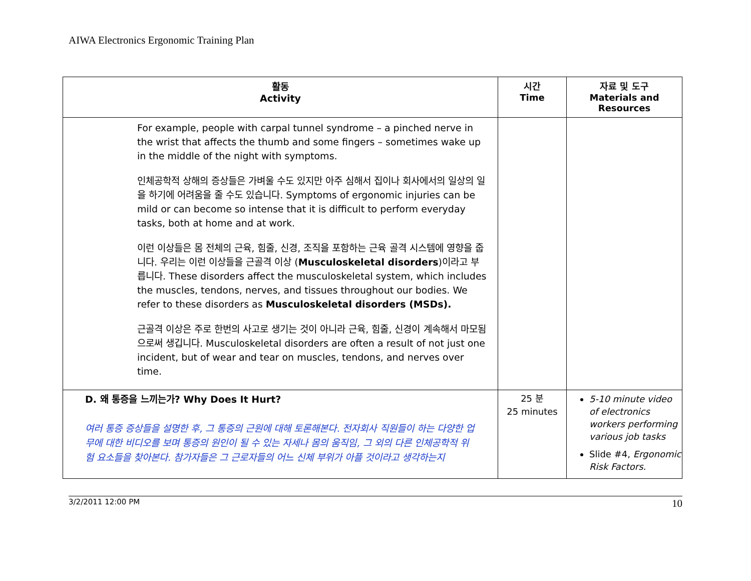AIWA Electronics Ergonomic Training Plan
| 활동 Activity | 시간 Time | 자료 및 도구 Materials and Resources |
| --- | --- | --- |
| For example, people with carpal tunnel syndrome – a pinched nerve in the wrist that affects the thumb and some fingers – sometimes wake up in the middle of the night with symptoms. 인체공학적 상해의 증상들은 가벼울 수도 있지만 아주 심해서 집이나 회사에서의 일상의 일을 하기에 어려움을 줄 수도 있습니다. Symptoms of ergonomic injuries can be mild or can become so intense that it is difficult to perform everyday tasks, both at home and at work. 이런 이상들은 몸 전체의 근육, 힘줄, 신경, 조직을 포함하는 근육 골격 시스템에 영향을 줍니다. 우리는 이런 이상들을 근골격 이상 ( Musculoskeletal disorders )이라고 부릅니다. These disorders affect the musculoskeletal system, which includes the muscles, tendons, nerves, and tissues throughout our bodies. We refer to these disorders as Musculoskeletal disorders (MSDs). 근골격 이상은 주로 한번의 사고로 생기는 것이 아니라 근육, 힘줄, 신경이 계속해서 마모됨으로써 생깁니다. Musculoskeletal disorders are often a result of not just one incident, but of wear and tear on muscles, tendons, and nerves over time. | | |
| D. 왜 통증을 느끼는가? Why Does It Hurt? 여러 통증 증상들을 설명한 후, 그 통증의 근원에 대해 토론해본다. 전자회사 직원들이 하는 다양한 업무에 대한 비디오를 보며 통증의 원인이 될 수 있는 자세나 몸의 움직임, 그 외의 다른 인체공학적 위험 요소들을 찾아본다. 참가자들은 그 근로자들의 어느 신체 부위가 아플 것이라고 생각하는지 | 25 분 25 minutes | 5-10 minute video of electronics workers performing various job tasks Slide #4, Ergonomic Risk Factors. |
3/2/2011 12:00 PM 10